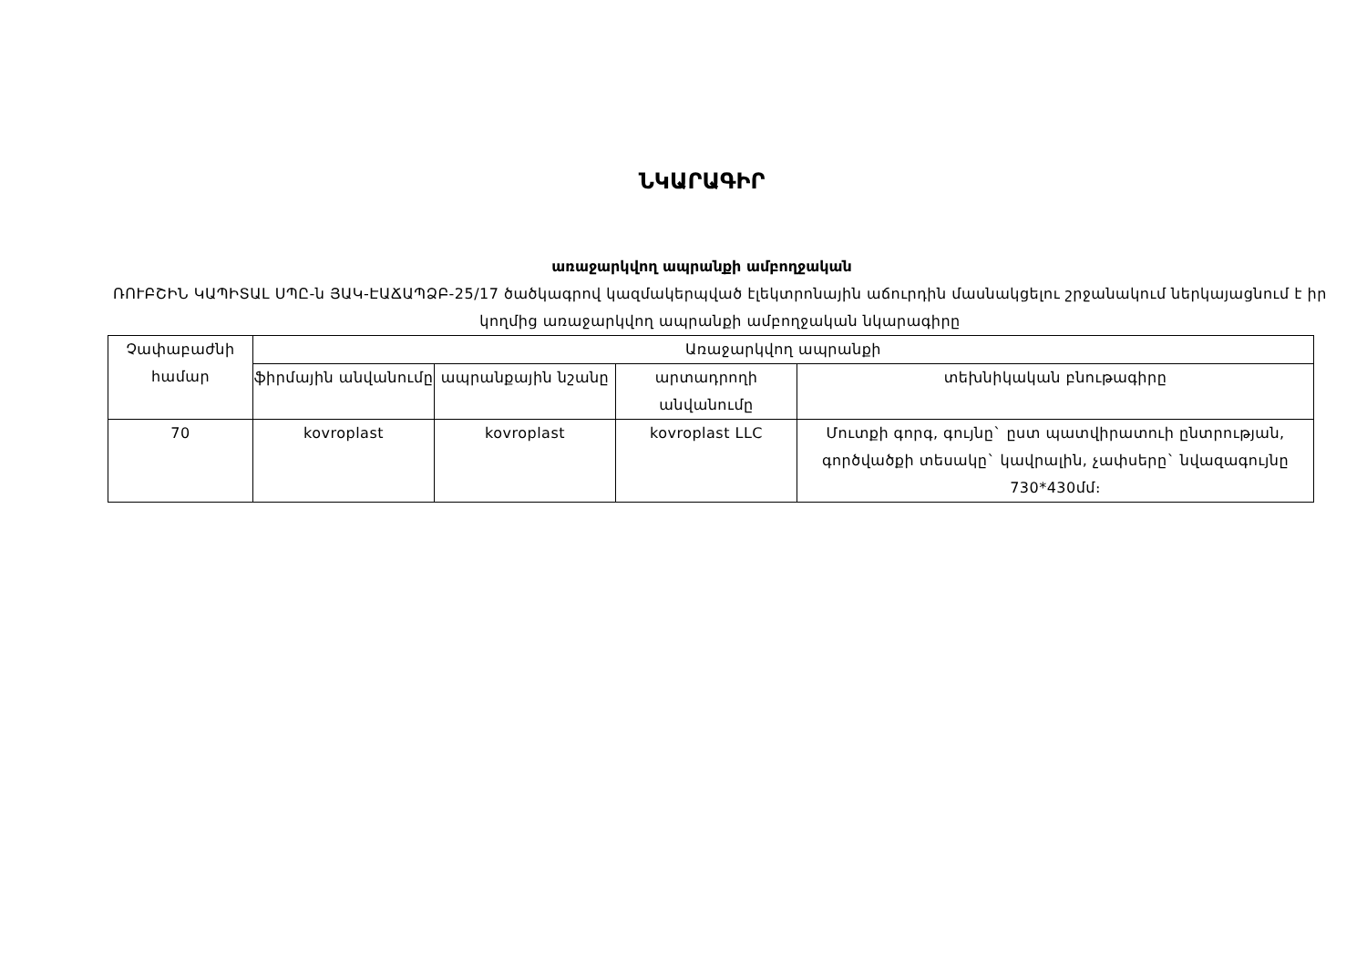ՆԿԱՐԱԳԻՐ
առաջարկվող ապրանքի ամբողջական
ՌՈՒԲՇԻՆ ԿԱՊԻՏԱԼ ՍՊԸ-ն ՅԱԿ-ԷԱՃԱՊՁԲ-25/17 ծածկագրով կազմակերպված էլեկտրոնային աճուրդին մասնակցելու շրջանակում ներկայացնում է իր կողմից առաջարկվող ապրանքի ամբողջական նկարագիրը
| Չափաբաժնի համար | Առաջարկվող ապրանքի | | | |
| --- | --- | --- | --- | --- |
| | ֆիրմային անվանումը | ապրանքային նշանը | արտադրողի անվանումը | տեխնիկական բնութագիրը |
| 70 | kovroplast | kovroplast | kovroplast LLC | Մուտքի գորգ, գույնը` ըստ պատվիրատուի ընտրության, գործվածքի տեսակը` կավրալին, չափսերը` նվազագույնը 730*430մմ։ |